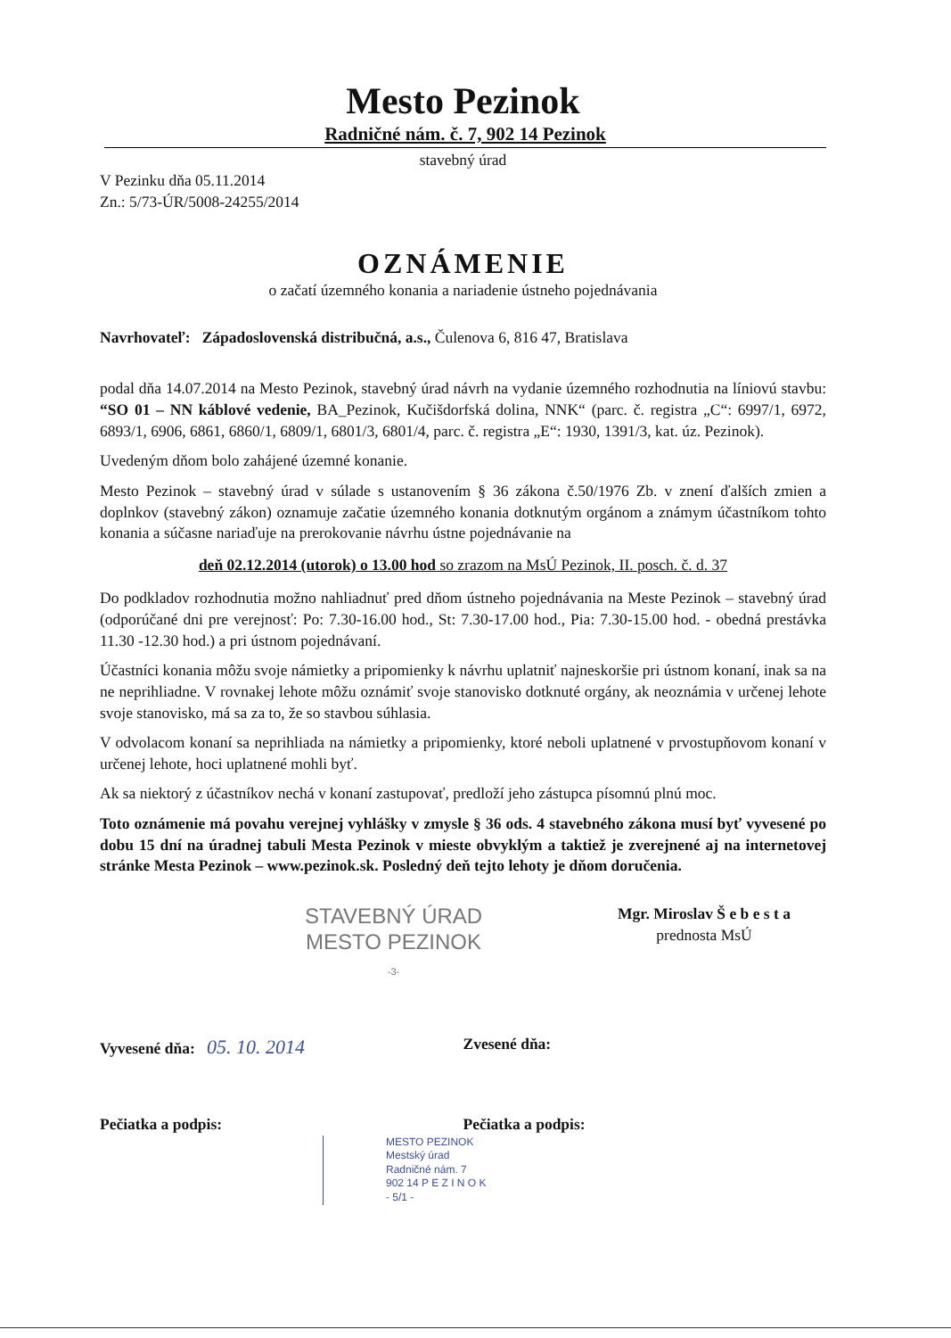Mesto Pezinok
Radničné nám. č. 7, 902 14 Pezinok
stavebný úrad
V Pezinku dňa 05.11.2014
Zn.: 5/73-ÚR/5008-24255/2014
OZNÁMENIE
o začatí územného konania a nariadenie ústneho pojednávania
Navrhovateľ: Západoslovenská distribučná, a.s., Čulenova 6, 816 47, Bratislava
podal dňa 14.07.2014 na Mesto Pezinok, stavebný úrad návrh na vydanie územného rozhodnutia na líniovú stavbu: “SO 01 – NN káblové vedenie, BA_Pezinok, Kučišdorfská dolina, NNK“ (parc. č. registra „C“: 6997/1, 6972, 6893/1, 6906, 6861, 6860/1, 6809/1, 6801/3, 6801/4, parc. č. registra „E“: 1930, 1391/3, kat. úz. Pezinok).
Uvedeným dňom bolo zahájené územné konanie.
Mesto Pezinok – stavebný úrad v súlade s ustanovením § 36 zákona č.50/1976 Zb. v znení ďalších zmien a doplnkov (stavebný zákon) oznamuje začatie územného konania dotknutým orgánom a známym účastníkom tohto konania a súčasne nariaďuje na prerokovanie návrhu ústne pojednávanie na
deň 02.12.2014 (utorok) o 13.00 hod so zrazom na MsÚ Pezinok, II. posch. č. d. 37
Do podkladov rozhodnutia možno nahliadnuť pred dňom ústneho pojednávania na Meste Pezinok – stavebný úrad (odporúčané dni pre verejnosť: Po: 7.30-16.00 hod., St: 7.30-17.00 hod., Pia: 7.30-15.00 hod. - obedná prestávka 11.30 -12.30 hod.) a pri ústnom pojednávaní.
Účastníci konania môžu svoje námietky a pripomienky k návrhu uplatniť najneskoršie pri ústnom konaní, inak sa na ne neprihliadne. V rovnakej lehote môžu oznámiť svoje stanovisko dotknuté orgány, ak neoznámia v určenej lehote svoje stanovisko, má sa za to, že so stavbou súhlasia.
V odvolacom konaní sa neprihliada na námietky a pripomienky, ktoré neboli uplatnené v prvostupňovom konaní v určenej lehote, hoci uplatnené mohli byť.
Ak sa niektorý z účastníkov nechá v konaní zastupovať, predloží jeho zástupca písomnú plnú moc.
Toto oznámenie má povahu verejnej vyhlášky v zmysle § 36 ods. 4 stavebného zákona musí byť vyvesené po dobu 15 dní na úradnej tabuli Mesta Pezinok v mieste obvyklým a taktiež je zverejnené aj na internetovej stránke Mesta Pezinok – www.pezinok.sk. Posledný deň tejto lehoty je dňom doručenia.
STAVEBNÝ ÚRAD
MESTO PEZINOK
-3-
Mgr. Miroslav Š e b e s t a
prednosta MsÚ
Vyvesené dňa: 05. 10. 2014
Zvesené dňa:
Pečiatka a podpis: Pečiatka a podpis:
MESTO PEZINOK
Mestský úrad
Radničné nám. 7
902 14 P E Z I N O K
- 5/1 -